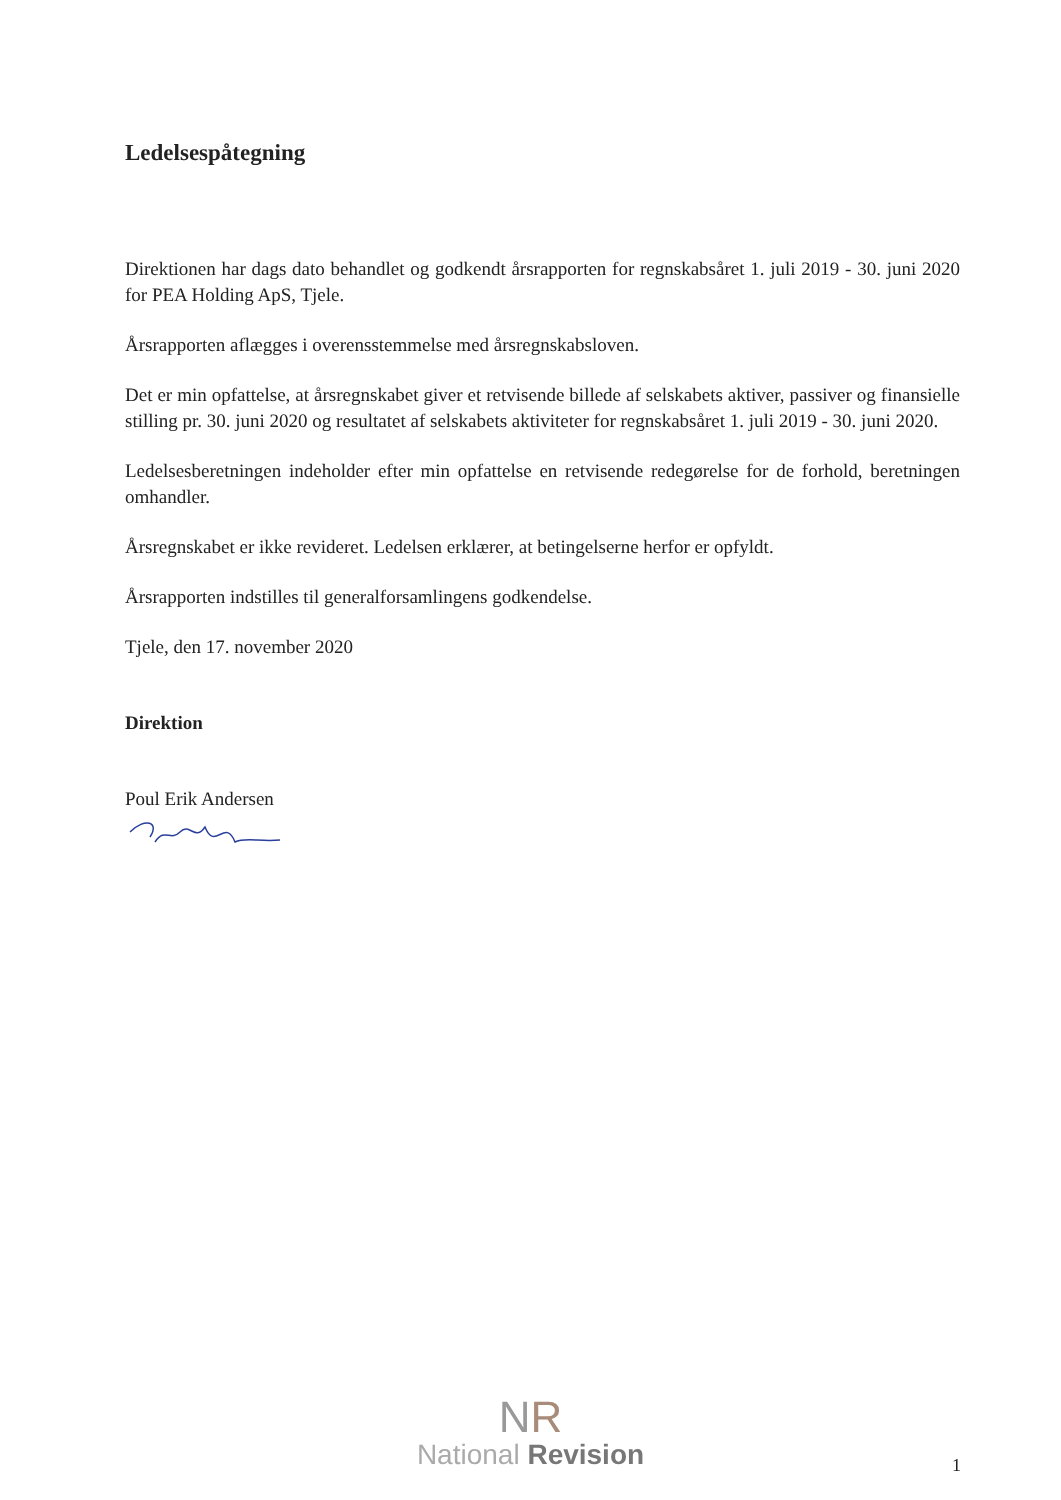Ledelsespåtegning
Direktionen har dags dato behandlet og godkendt årsrapporten for regnskabsåret 1. juli 2019 - 30. juni 2020 for PEA Holding ApS, Tjele.
Årsrapporten aflægges i overensstemmelse med årsregnskabsloven.
Det er min opfattelse, at årsregnskabet giver et retvisende billede af selskabets aktiver, passiver og finansielle stilling pr. 30. juni 2020 og resultatet af selskabets aktiviteter for regnskabsåret 1. juli 2019 - 30. juni 2020.
Ledelsesberetningen indeholder efter min opfattelse en retvisende redegørelse for de forhold, beretningen omhandler.
Årsregnskabet er ikke revideret. Ledelsen erklærer, at betingelserne herfor er opfyldt.
Årsrapporten indstilles til generalforsamlingens godkendelse.
Tjele, den 17. november 2020
Direktion
Poul Erik Andersen
NR
National Revision
1